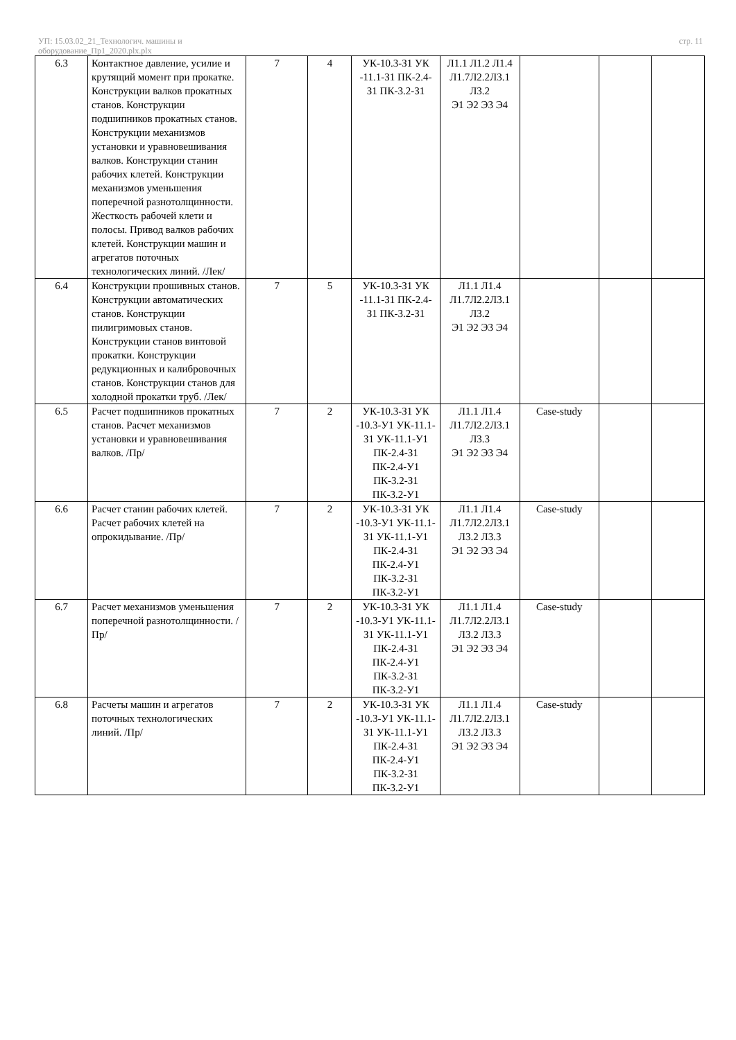УП: 15.03.02_21_Технологич. машины и
оборудование_Пр1_2020.plx.plx
стр. 11
| 6.3 | Контактное давление, усилие и крутящий момент при прокатке. Конструкции валков прокатных станов. Конструкции подшипников прокатных станов. Конструкции механизмов установки и уравновешивания валков. Конструкции станин рабочих клетей. Конструкции механизмов уменьшения поперечной разнотолщинности. Жесткость рабочей клети и полосы. Привод валков рабочих клетей. Конструкции машин и агрегатов поточных технологических линий. /Лек/ | 7 | 4 | УК-10.3-З1 УК -11.1-З1 ПК-2.4-З1 ПК-3.2-З1 | Л1.1 Л1.2 Л1.4 Л1.7Л2.2Л3.1 Л3.2 Э1 Э2 Э3 Э4 | | | |
| 6.4 | Конструкции прошивных станов. Конструкции автоматических станов. Конструкции пилигримовых станов. Конструкции станов винтовой прокатки. Конструкции редукционных и калибровочных станов. Конструкции станов для холодной прокатки труб. /Лек/ | 7 | 5 | УК-10.3-З1 УК -11.1-З1 ПК-2.4-З1 ПК-3.2-З1 | Л1.1 Л1.4 Л1.7Л2.2Л3.1 Л3.2 Э1 Э2 Э3 Э4 | | | |
| 6.5 | Расчет подшипников прокатных станов. Расчет механизмов установки и уравновешивания валков. /Пр/ | 7 | 2 | УК-10.3-З1 УК -10.3-У1 УК-11.1-З1 УК-11.1-У1 ПК-2.4-З1 ПК-2.4-У1 ПК-3.2-З1 ПК-3.2-У1 | Л1.1 Л1.4 Л1.7Л2.2Л3.1 Л3.3 Э1 Э2 Э3 Э4 | Case-study | | |
| 6.6 | Расчет станин рабочих клетей. Расчет рабочих клетей на опрокидывание. /Пр/ | 7 | 2 | УК-10.3-З1 УК -10.3-У1 УК-11.1-З1 УК-11.1-У1 ПК-2.4-З1 ПК-2.4-У1 ПК-3.2-З1 ПК-3.2-У1 | Л1.1 Л1.4 Л1.7Л2.2Л3.1 Л3.2 Л3.3 Э1 Э2 Э3 Э4 | Case-study | | |
| 6.7 | Расчет механизмов уменьшения поперечной разнотолщинности. /Пр/ | 7 | 2 | УК-10.3-З1 УК -10.3-У1 УК-11.1-З1 УК-11.1-У1 ПК-2.4-З1 ПК-2.4-У1 ПК-3.2-З1 ПК-3.2-У1 | Л1.1 Л1.4 Л1.7Л2.2Л3.1 Л3.2 Л3.3 Э1 Э2 Э3 Э4 | Case-study | | |
| 6.8 | Расчеты машин и агрегатов поточных технологических линий. /Пр/ | 7 | 2 | УК-10.3-З1 УК -10.3-У1 УК-11.1-З1 УК-11.1-У1 ПК-2.4-З1 ПК-2.4-У1 ПК-3.2-З1 ПК-3.2-У1 | Л1.1 Л1.4 Л1.7Л2.2Л3.1 Л3.2 Л3.3 Э1 Э2 Э3 Э4 | Case-study | | |